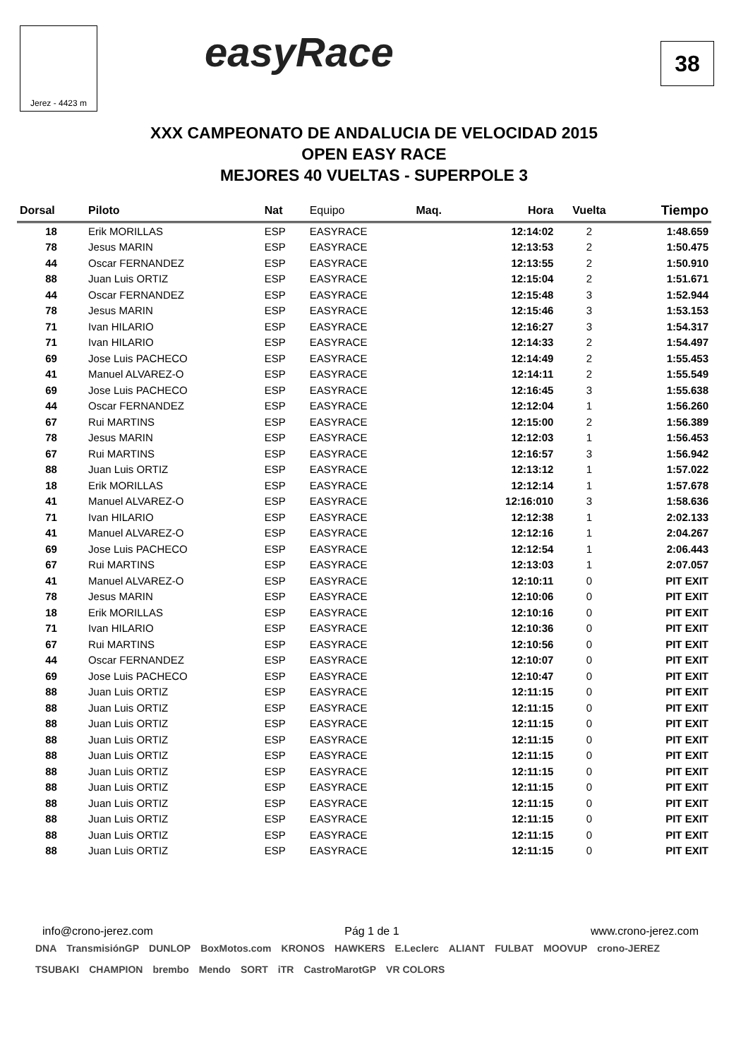Jerez - 4423 m easyRace 38
XXX CAMPEONATO DE ANDALUCIA DE VELOCIDAD 2015
OPEN EASY RACE
MEJORES 40 VUELTAS - SUPERPOLE 3
| Dorsal | Piloto | Nat | Equipo | Maq. | Hora | Vuelta | Tiempo |
| --- | --- | --- | --- | --- | --- | --- | --- |
| 18 | Erik MORILLAS | ESP | EASYRACE | | 12:14:02 | 2 | 1:48.659 |
| 78 | Jesus MARIN | ESP | EASYRACE | | 12:13:53 | 2 | 1:50.475 |
| 44 | Oscar FERNANDEZ | ESP | EASYRACE | | 12:13:55 | 2 | 1:50.910 |
| 88 | Juan Luis ORTIZ | ESP | EASYRACE | | 12:15:04 | 2 | 1:51.671 |
| 44 | Oscar FERNANDEZ | ESP | EASYRACE | | 12:15:48 | 3 | 1:52.944 |
| 78 | Jesus MARIN | ESP | EASYRACE | | 12:15:46 | 3 | 1:53.153 |
| 71 | Ivan HILARIO | ESP | EASYRACE | | 12:16:27 | 3 | 1:54.317 |
| 71 | Ivan HILARIO | ESP | EASYRACE | | 12:14:33 | 2 | 1:54.497 |
| 69 | Jose Luis PACHECO | ESP | EASYRACE | | 12:14:49 | 2 | 1:55.453 |
| 41 | Manuel ALVAREZ-O | ESP | EASYRACE | | 12:14:11 | 2 | 1:55.549 |
| 69 | Jose Luis PACHECO | ESP | EASYRACE | | 12:16:45 | 3 | 1:55.638 |
| 44 | Oscar FERNANDEZ | ESP | EASYRACE | | 12:12:04 | 1 | 1:56.260 |
| 67 | Rui MARTINS | ESP | EASYRACE | | 12:15:00 | 2 | 1:56.389 |
| 78 | Jesus MARIN | ESP | EASYRACE | | 12:12:03 | 1 | 1:56.453 |
| 67 | Rui MARTINS | ESP | EASYRACE | | 12:16:57 | 3 | 1:56.942 |
| 88 | Juan Luis ORTIZ | ESP | EASYRACE | | 12:13:12 | 1 | 1:57.022 |
| 18 | Erik MORILLAS | ESP | EASYRACE | | 12:12:14 | 1 | 1:57.678 |
| 41 | Manuel ALVAREZ-O | ESP | EASYRACE | | 12:16:010 | 3 | 1:58.636 |
| 71 | Ivan HILARIO | ESP | EASYRACE | | 12:12:38 | 1 | 2:02.133 |
| 41 | Manuel ALVAREZ-O | ESP | EASYRACE | | 12:12:16 | 1 | 2:04.267 |
| 69 | Jose Luis PACHECO | ESP | EASYRACE | | 12:12:54 | 1 | 2:06.443 |
| 67 | Rui MARTINS | ESP | EASYRACE | | 12:13:03 | 1 | 2:07.057 |
| 41 | Manuel ALVAREZ-O | ESP | EASYRACE | | 12:10:11 | 0 | PIT EXIT |
| 78 | Jesus MARIN | ESP | EASYRACE | | 12:10:06 | 0 | PIT EXIT |
| 18 | Erik MORILLAS | ESP | EASYRACE | | 12:10:16 | 0 | PIT EXIT |
| 71 | Ivan HILARIO | ESP | EASYRACE | | 12:10:36 | 0 | PIT EXIT |
| 67 | Rui MARTINS | ESP | EASYRACE | | 12:10:56 | 0 | PIT EXIT |
| 44 | Oscar FERNANDEZ | ESP | EASYRACE | | 12:10:07 | 0 | PIT EXIT |
| 69 | Jose Luis PACHECO | ESP | EASYRACE | | 12:10:47 | 0 | PIT EXIT |
| 88 | Juan Luis ORTIZ | ESP | EASYRACE | | 12:11:15 | 0 | PIT EXIT |
| 88 | Juan Luis ORTIZ | ESP | EASYRACE | | 12:11:15 | 0 | PIT EXIT |
| 88 | Juan Luis ORTIZ | ESP | EASYRACE | | 12:11:15 | 0 | PIT EXIT |
| 88 | Juan Luis ORTIZ | ESP | EASYRACE | | 12:11:15 | 0 | PIT EXIT |
| 88 | Juan Luis ORTIZ | ESP | EASYRACE | | 12:11:15 | 0 | PIT EXIT |
| 88 | Juan Luis ORTIZ | ESP | EASYRACE | | 12:11:15 | 0 | PIT EXIT |
| 88 | Juan Luis ORTIZ | ESP | EASYRACE | | 12:11:15 | 0 | PIT EXIT |
| 88 | Juan Luis ORTIZ | ESP | EASYRACE | | 12:11:15 | 0 | PIT EXIT |
| 88 | Juan Luis ORTIZ | ESP | EASYRACE | | 12:11:15 | 0 | PIT EXIT |
| 88 | Juan Luis ORTIZ | ESP | EASYRACE | | 12:11:15 | 0 | PIT EXIT |
| 88 | Juan Luis ORTIZ | ESP | EASYRACE | | 12:11:15 | 0 | PIT EXIT |
info@crono-jerez.com Pág 1 de 1 www.crono-jerez.com
DNA TransmisiónGP DUNLOP BoxMotos.com KRONOS HAWKERS E.Leclerc ALIANT FULBAT MOOVUP crono-JEREZ TSUBAKI CHAMPION brembo Mendo SORT iTR CastroMarotGP VR COLORS